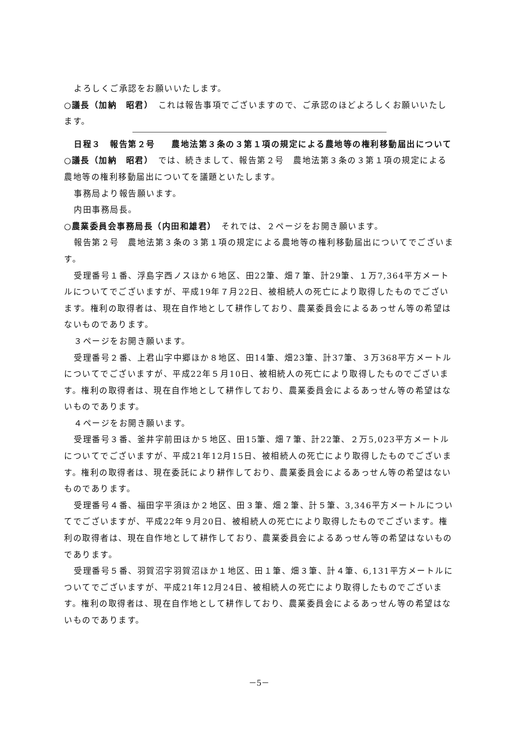よろしくご承認をお願いいたします。
○議長（加納　昭君）　これは報告事項でございますので、ご承認のほどよろしくお願いいたします。
日程３　報告第２号 農地法第３条の３第１項の規定による農地等の権利移動届出について
○議長（加納　昭君）　では、続きまして、報告第２号　農地法第３条の３第１項の規定による農地等の権利移動届出についてを議題といたします。
事務局より報告願います。
内田事務局長。
○農業委員会事務局長（内田和雄君）　それでは、２ページをお開き願います。
報告第２号　農地法第３条の３第１項の規定による農地等の権利移動届出についてでございます。
受理番号１番、浮島字西ノスほか６地区、田22筆、畑７筆、計29筆、１万7,364平方メートルについてでございますが、平成19年７月22日、被相続人の死亡により取得したものでございます。権利の取得者は、現在自作地として耕作しており、農業委員会によるあっせん等の希望はないものであります。
３ページをお開き願います。
受理番号２番、上君山字中郷ほか８地区、田14筆、畑23筆、計37筆、３万368平方メートルについてでございますが、平成22年５月10日、被相続人の死亡により取得したものでございます。権利の取得者は、現在自作地として耕作しており、農業委員会によるあっせん等の希望はないものであります。
４ページをお開き願います。
受理番号３番、釜井字前田ほか５地区、田15筆、畑７筆、計22筆、２万5,023平方メートルについてでございますが、平成21年12月15日、被相続人の死亡により取得したものでございます。権利の取得者は、現在委託により耕作しており、農業委員会によるあっせん等の希望はないものであります。
受理番号４番、福田字平須ほか２地区、田３筆、畑２筆、計５筆、3,346平方メートルについてでございますが、平成22年９月20日、被相続人の死亡により取得したものでございます。権利の取得者は、現在自作地として耕作しており、農業委員会によるあっせん等の希望はないものであります。
受理番号５番、羽賀沼字羽賀沼ほか１地区、田１筆、畑３筆、計４筆、6,131平方メートルについてでございますが、平成21年12月24日、被相続人の死亡により取得したものでございます。権利の取得者は、現在自作地として耕作しており、農業委員会によるあっせん等の希望はないものであります。
－5－